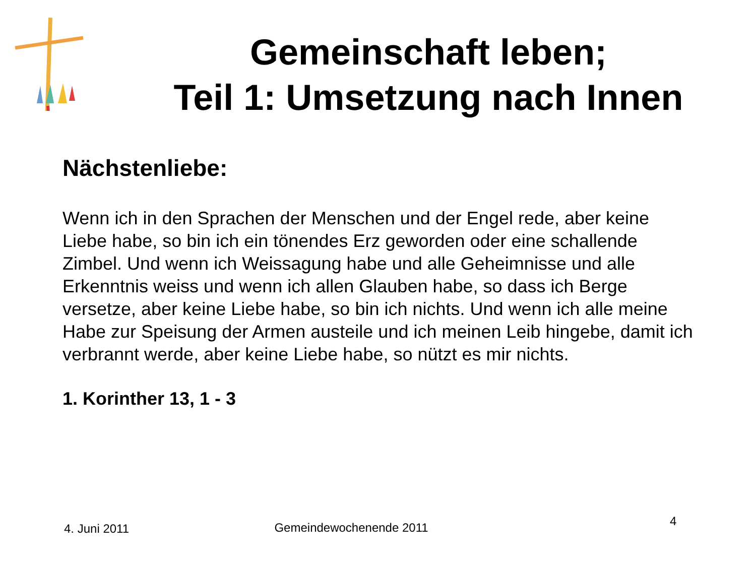Gemeinschaft leben;
Teil 1: Umsetzung nach Innen
Nächstenliebe:
Wenn ich in den Sprachen der Menschen und der Engel rede, aber keine Liebe habe, so bin ich ein tönendes Erz geworden oder eine schallende Zimbel. Und wenn ich Weissagung habe und alle Geheimnisse und alle Erkenntnis weiss und wenn ich allen Glauben habe, so dass ich Berge versetze, aber keine Liebe habe, so bin ich nichts. Und wenn ich alle meine Habe zur Speisung der Armen austeile und ich meinen Leib hingebe, damit ich verbrannt werde, aber keine Liebe habe, so nützt es mir nichts.
1. Korinther 13, 1 - 3
4. Juni 2011 Gemeindewochenende 2011
4